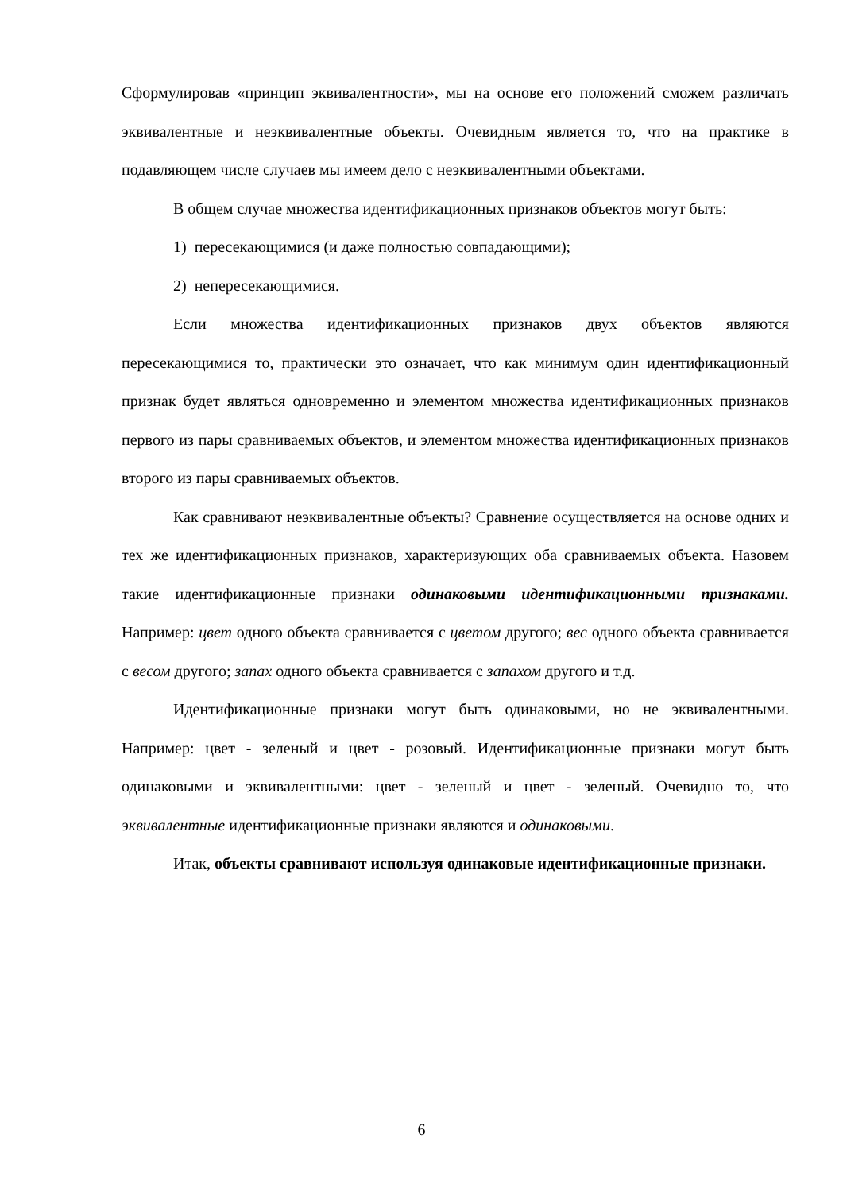Сформулировав «принцип эквивалентности», мы на основе его положений сможем различать эквивалентные и неэквивалентные объекты. Очевидным является то, что на практике в подавляющем числе случаев мы имеем дело с неэквивалентными объектами.
В общем случае множества идентификационных признаков объектов могут быть:
1) пересекающимися (и даже полностью совпадающими);
2) непересекающимися.
Если множества идентификационных признаков двух объектов являются пересекающимися то, практически это означает, что как минимум один идентификационный признак будет являться одновременно и элементом множества идентификационных признаков первого из пары сравниваемых объектов, и элементом множества идентификационных признаков второго из пары сравниваемых объектов.
Как сравнивают неэквивалентные объекты? Сравнение осуществляется на основе одних и тех же идентификационных признаков, характеризующих оба сравниваемых объекта. Назовем такие идентификационные признаки одинаковыми идентификационными признаками. Например: цвет одного объекта сравнивается с цветом другого; вес одного объекта сравнивается с весом другого; запах одного объекта сравнивается с запахом другого и т.д.
Идентификационные признаки могут быть одинаковыми, но не эквивалентными. Например: цвет - зеленый и цвет - розовый. Идентификационные признаки могут быть одинаковыми и эквивалентными: цвет - зеленый и цвет - зеленый. Очевидно то, что эквивалентные идентификационные признаки являются и одинаковыми.
Итак, объекты сравнивают используя одинаковые идентификационные признаки.
6